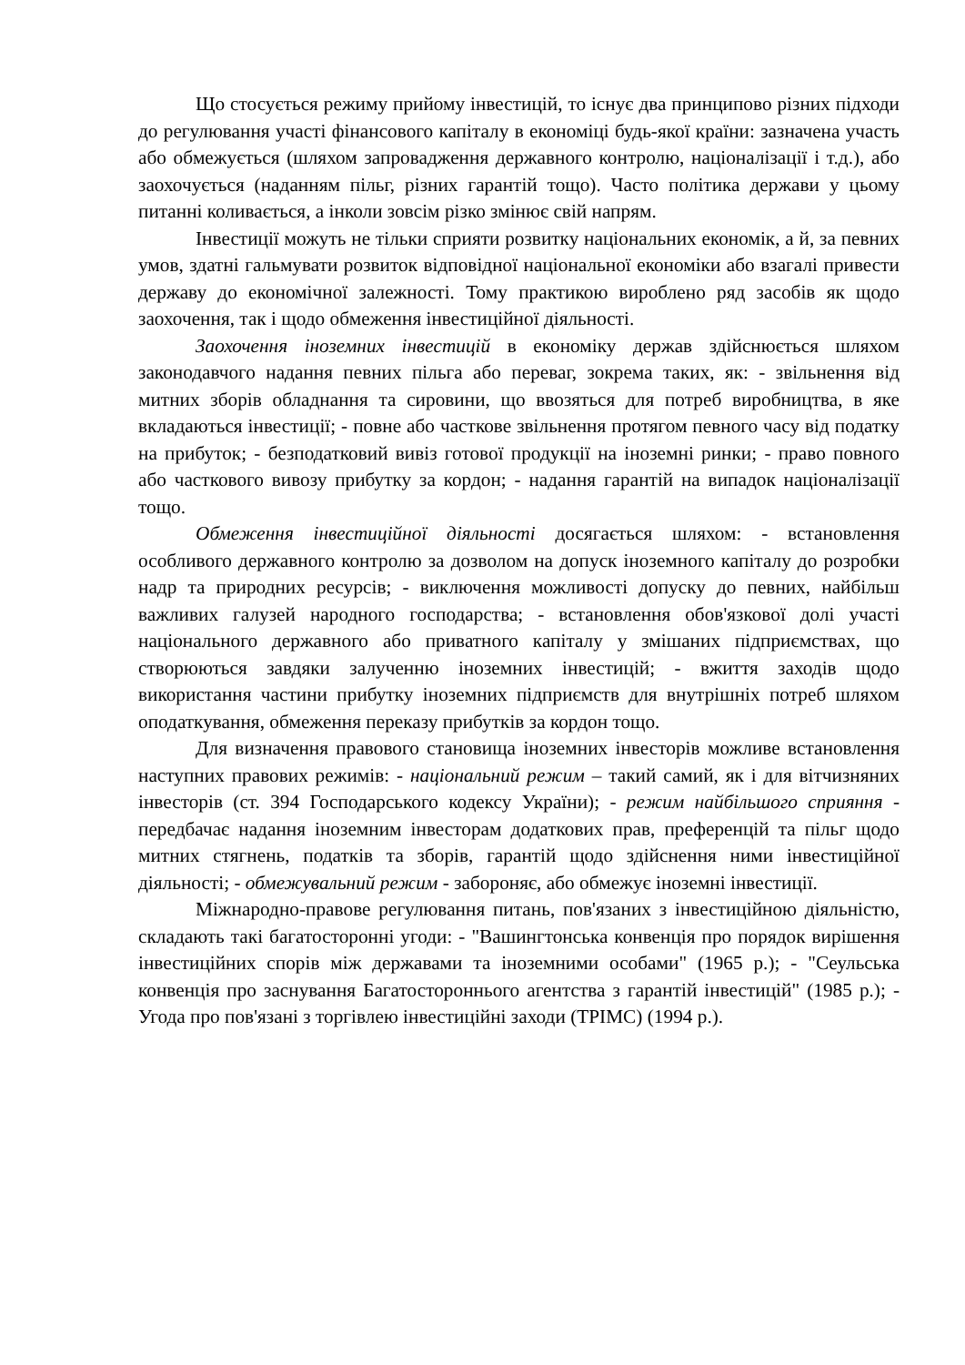Що стосується режиму прийому інвестицій, то існує два принципово різних підходи до регулювання участі фінансового капіталу в економіці будь-якої країни: зазначена участь або обмежується (шляхом запровадження державного контролю, націоналізації і т.д.), або заохочується (наданням пільг, різних гарантій тощо). Часто політика держави у цьому питанні коливається, а інколи зовсім різко змінює свій напрям.
Інвестиції можуть не тільки сприяти розвитку національних економік, а й, за певних умов, здатні гальмувати розвиток відповідної національної економіки або взагалі привести державу до економічної залежності. Тому практикою вироблено ряд засобів як щодо заохочення, так і щодо обмеження інвестиційної діяльності.
Заохочення іноземних інвестицій в економіку держав здійснюється шляхом законодавчого надання певних пільга або переваг, зокрема таких, як: - звільнення від митних зборів обладнання та сировини, що ввозяться для потреб виробництва, в яке вкладаються інвестиції; - повне або часткове звільнення протягом певного часу від податку на прибуток; - безподатковий вивіз готової продукції на іноземні ринки; - право повного або часткового вивозу прибутку за кордон; - надання гарантій на випадок націоналізації тощо.
Обмеження інвестиційної діяльності досягається шляхом: - встановлення особливого державного контролю за дозволом на допуск іноземного капіталу до розробки надр та природних ресурсів; - виключення можливості допуску до певних, найбільш важливих галузей народного господарства; - встановлення обов'язкової долі участі національного державного або приватного капіталу у змішаних підприємствах, що створюються завдяки залученню іноземних інвестицій; - вжиття заходів щодо використання частини прибутку іноземних підприємств для внутрішніх потреб шляхом оподаткування, обмеження переказу прибутків за кордон тощо.
Для визначення правового становища іноземних інвесторів можливе встановлення наступних правових режимів: - національний режим – такий самий, як і для вітчизняних інвесторів (ст. 394 Господарського кодексу України); - режим найбільшого сприяння - передбачає надання іноземним інвесторам додаткових прав, преференцій та пільг щодо митних стягнень, податків та зборів, гарантій щодо здійснення ними інвестиційної діяльності; - обмежувальний режим - забороняє, або обмежує іноземні інвестиції.
Міжнародно-правове регулювання питань, пов'язаних з інвестиційною діяльністю, складають такі багатосторонні угоди: - "Вашингтонська конвенція про порядок вирішення інвестиційних спорів між державами та іноземними особами" (1965 р.); - "Сеульська конвенція про заснування Багатостороннього агентства з гарантій інвестицій" (1985 р.); - Угода про пов'язані з торгівлею інвестиційні заходи (ТРІМС) (1994 р.).